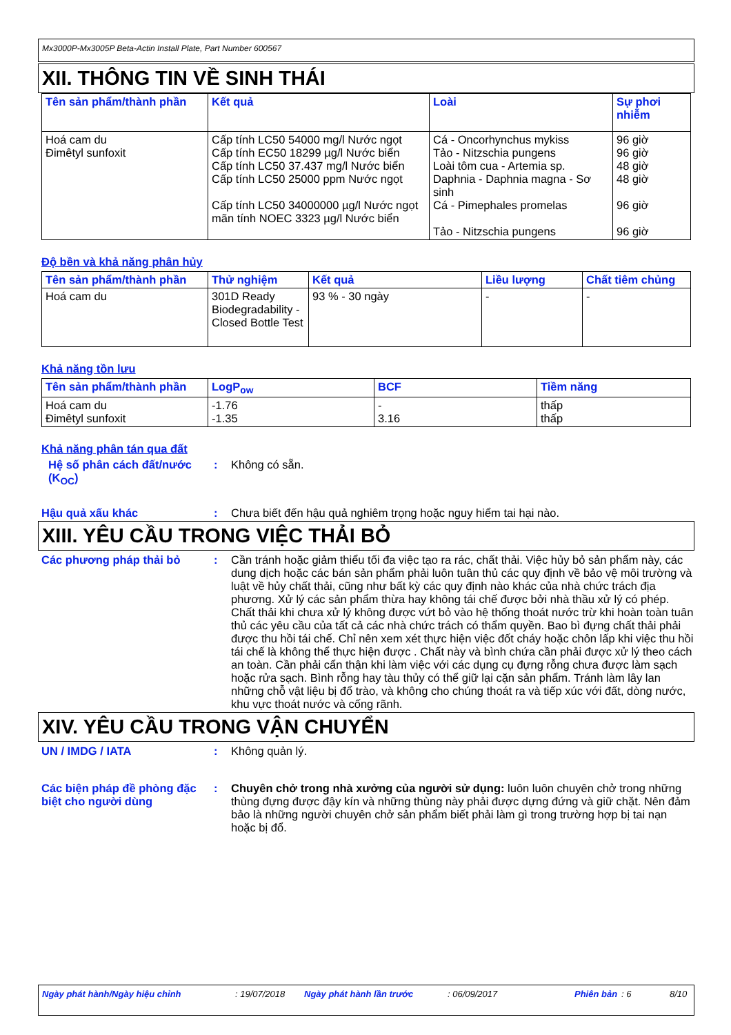Mx3000P-Mx3005P Beta-Actin Install Plate, Part Number 600567
XII. THÔNG TIN VỀ SINH THÁI
| Tên sản phẩm/thành phần | Kết quả | Loài | Sự phơi nhiễm |
| --- | --- | --- | --- |
| Hoá cam du Đimêtyl sunfoxit | Cấp tính LC50 54000 mg/l Nước ngọt Cấp tính EC50 18299 µg/l Nước biển Cấp tính LC50 37.437 mg/l Nước biển Cấp tính LC50 25000 ppm Nước ngọt Cấp tính LC50 34000000 µg/l Nước ngọt mãn tính NOEC 3323 µg/l Nước biển | Cá - Oncorhynchus mykiss Tảo - Nitzschia pungens Loài tôm cua - Artemia sp. Daphnia - Daphnia magna - Sơ sinh Cá - Pimephales promelas Tảo - Nitzschia pungens | 96 giờ 96 giờ 48 giờ 48 giờ 96 giờ 96 giờ |
Độ bền và khả năng phân hủy
| Tên sản phẩm/thành phần | Thử nghiệm | Kết quả | Liều lượng | Chất tiêm chủng |
| --- | --- | --- | --- | --- |
| Hoá cam du | 301D Ready Biodegradability - Closed Bottle Test | 93 % - 30 ngày | - | - |
Khả năng tồn lưu
| Tên sản phẩm/thành phần | LogP<sub>ow</sub> | BCF | Tiềm năng |
| --- | --- | --- | --- |
| Hoá cam du Đimêtyl sunfoxit | -1.76 -1.35 | - 3.16 | thấp thấp |
Khả năng phân tán qua đất
Hệ số phân cách đất/nước (K<sub>OC</sub>)
: Không có sẵn.
Hậu quả xấu khác : Chưa biết đến hậu quả nghiêm trọng hoặc nguy hiểm tai hại nào.
XIII. YÊU CẦU TRONG VIỆC THẢI BỎ
Các phương pháp thải bỏ : Cần tránh hoặc giảm thiểu tối đa việc tạo ra rác, chất thải. Việc hủy bỏ sản phẩm này, các dung dịch hoặc các bán sản phẩm phải luôn tuân thủ các quy định về bảo vệ môi trường và luật về hủy chất thải, cũng như bất kỳ các quy định nào khác của nhà chức trách địa phương. Xử lý các sản phẩm thừa hay không tái chế được bởi nhà thầu xử lý có phép. Chất thải khi chưa xử lý không được vứt bỏ vào hệ thống thoát nước trừ khi hoàn toàn tuân thủ các yêu cầu của tất cả các nhà chức trách có thẩm quyền. Bao bì đựng chất thải phải được thu hồi tái chế. Chỉ nên xem xét thực hiện việc đốt cháy hoặc chôn lấp khi việc thu hồi tái chế là không thể thực hiện được . Chất này và bình chứa cần phải được xử lý theo cách an toàn. Cần phải cẩn thận khi làm việc với các dụng cụ đựng rỗng chưa được làm sạch hoặc rửa sạch. Bình rỗng hay tàu thủy có thể giữ lại cặn sản phẩm. Tránh làm lây lan những chỗ vật liệu bị đổ trào, và không cho chúng thoát ra và tiếp xúc với đất, dòng nước, khu vực thoát nước và cống rãnh.
XIV. YÊU CẦU TRONG VẬN CHUYỂN
UN / IMDG / IATA : Không quản lý.
Các biện pháp đề phòng đặc biệt cho người dùng
: Chuyên chở trong nhà xưởng của người sử dụng: luôn luôn chuyên chở trong những thùng đựng được đậy kín và những thùng này phải được dựng đứng và giữ chặt. Nên đảm bảo là những người chuyên chở sản phẩm biết phải làm gì trong trường hợp bị tai nạn hoặc bị đổ.
Ngày phát hành/Ngày hiệu chỉnh: 19/07/2018 Ngày phát hành lần trước: 06/09/2017 Phiên bản: 6 8/10